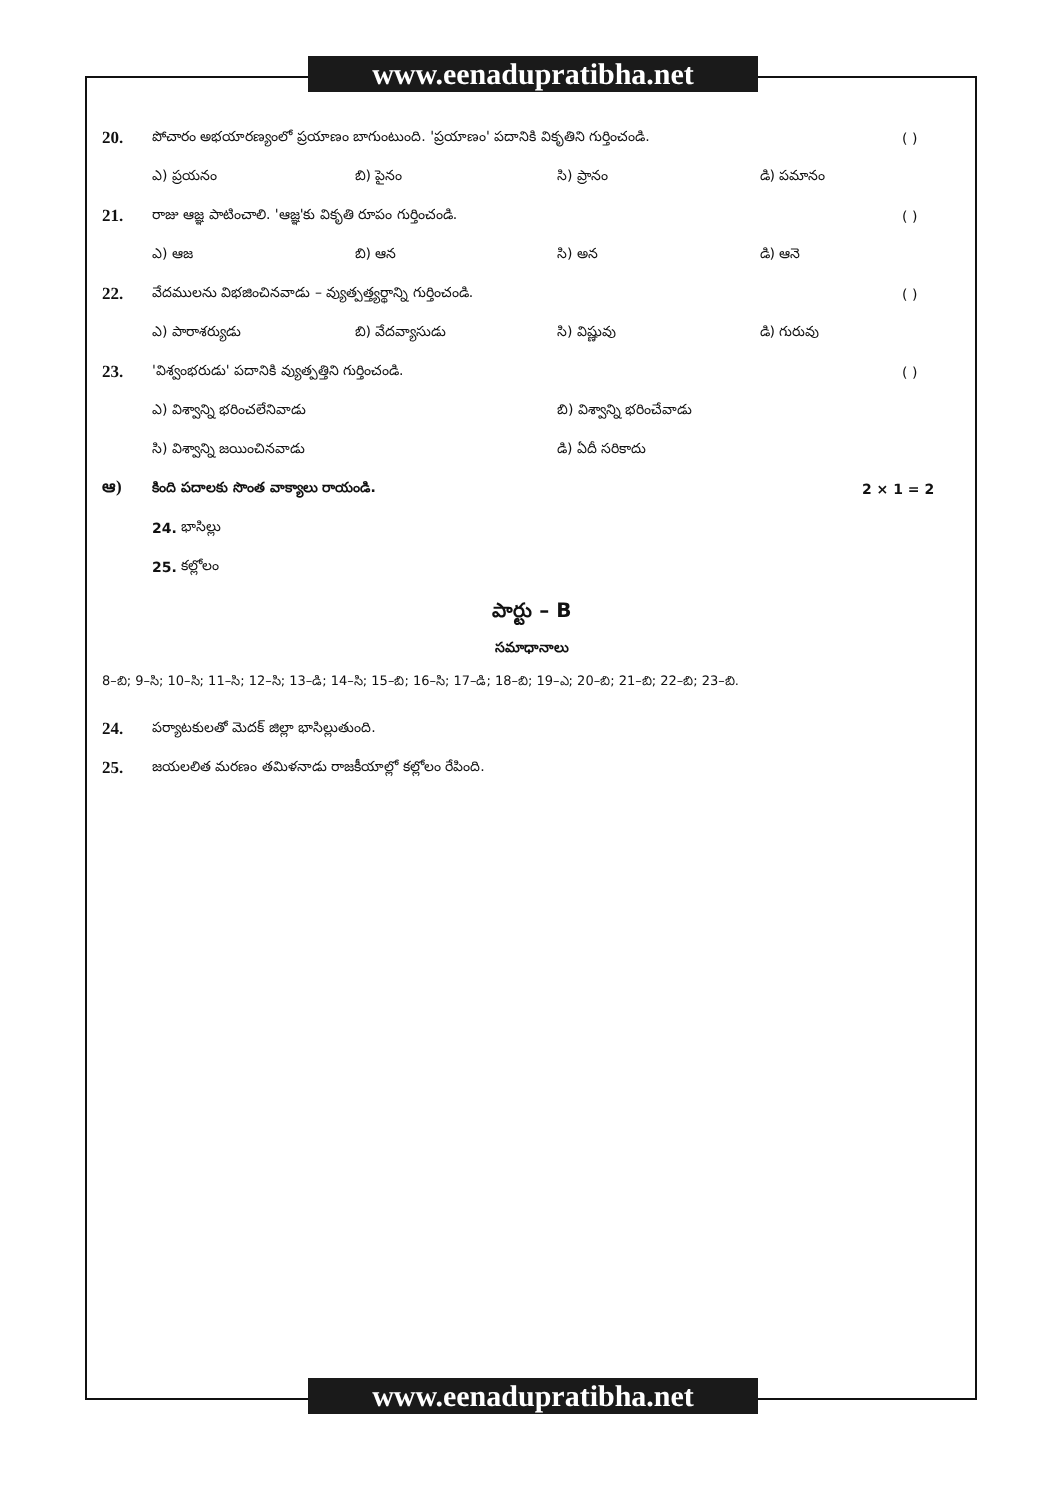www.eenadupratibha.net
20.
పోచారం అభయారణ్యంలో ప్రయాణం బాగుంటుంది. 'ప్రయాణం' పదానికి వికృతిని గుర్తించండి.
( )
ఎ) ప్రయనం బి) పైనం సి) ప్రానం డి) పమానం
21.
రాజు ఆజ్ఞ పాటించాలి. 'ఆజ్ఞ'కు వికృతి రూపం గుర్తించండి.
( )
ఎ) ఆజ బి) ఆన సి) అన డి) ఆనె
22.
వేదములను విభజించినవాడు – వ్యుత్పత్త్యర్థాన్ని గుర్తించండి.
( )
ఎ) పారాశర్యుడు బి) వేదవ్యాసుడు సి) విష్ణువు డి) గురువు
23.
'విశ్వంభరుడు' పదానికి వ్యుత్పత్తిని గుర్తించండి.
( )
ఎ) విశ్వాన్ని భరించలేనివాడు బి) విశ్వాన్ని భరించేవాడు
సి) విశ్వాన్ని జయించినవాడు డి) ఏదీ సరికాదు
ఆ)
కింది పదాలకు సొంత వాక్యాలు రాయండి.
2 × 1 = 2
24. భాసిల్లు
25. కల్లోలం
పార్టు – B
సమాధానాలు
8–బి; 9–సి; 10–సి; 11–సి; 12–సి; 13–డి; 14–సి; 15–బి; 16–సి; 17–డి; 18–బి; 19–ఎ; 20–బి; 21–బి; 22–బి; 23–బి.
24.
పర్యాటకులతో మెదక్ జిల్లా భాసిల్లుతుంది.
25.
జయలలిత మరణం తమిళనాడు రాజకీయాల్లో కల్లోలం రేపింది.
www.eenadupratibha.net